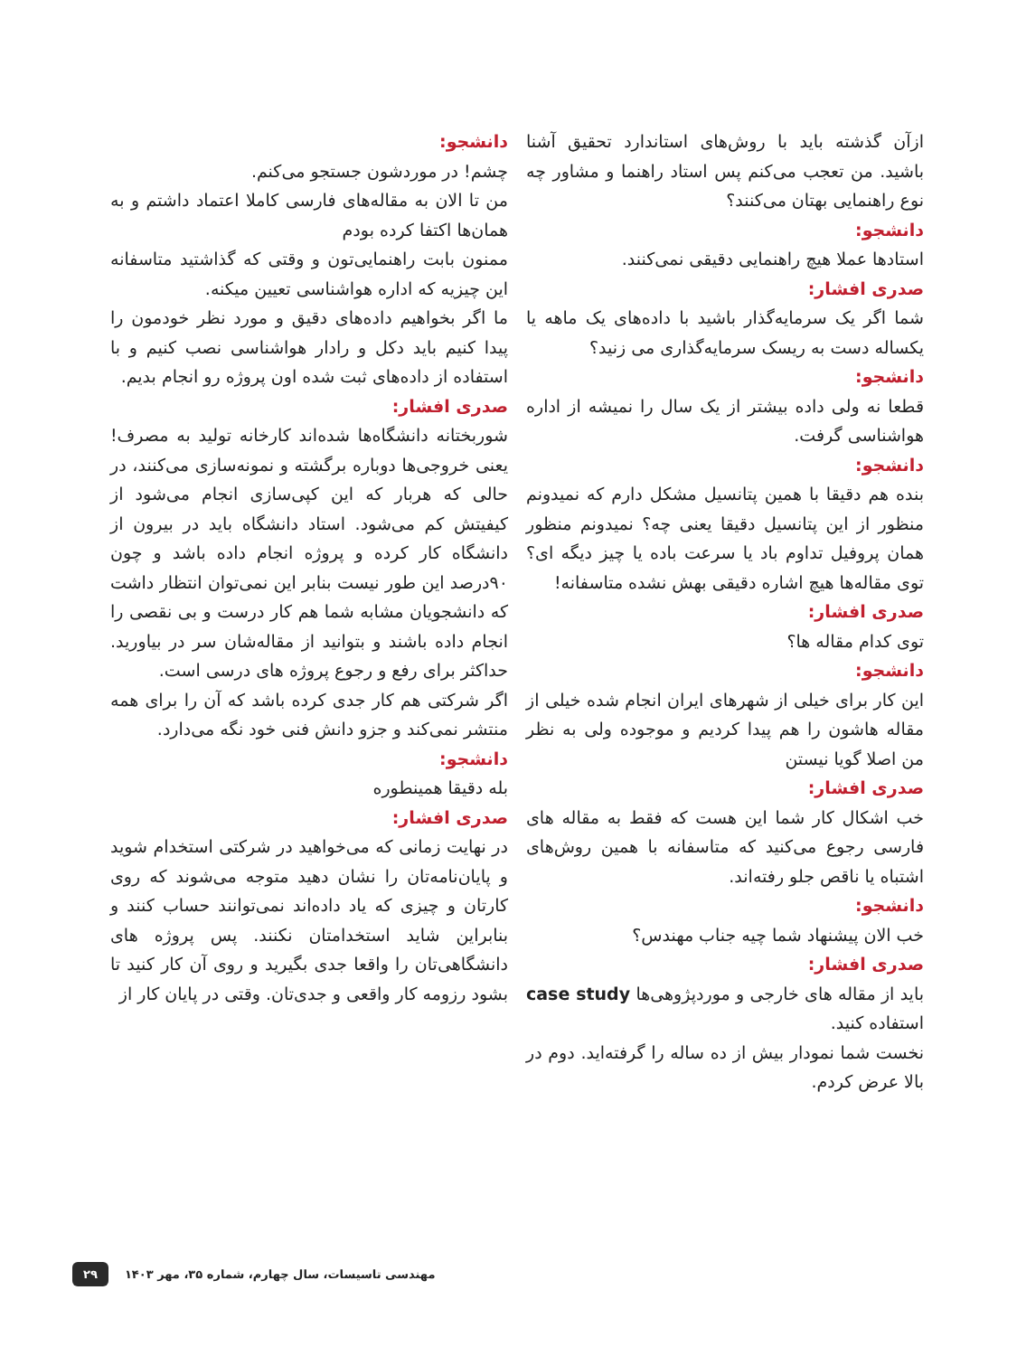ازآن گذشته باید با روش‌های استاندارد تحقیق آشنا باشید. من تعجب می‌کنم پس استاد راهنما و مشاور چه نوع راهنمایی بهتان می‌کنند؟
دانشجو:
استادها عملا هیچ راهنمایی دقیقی نمی‌کنند.
صدری افشار:
شما اگر یک سرمایه‌گذار باشید با داده‌های یک ماهه یا یکساله دست به ریسک سرمایه‌گذاری می زنید؟
دانشجو:
قطعا نه ولی داده بیشتر از یک سال را نمیشه از اداره هواشناسی گرفت.
دانشجو:
بنده هم دقیقا با همین پتانسیل مشکل دارم که نمیدونم منظور از این پتانسیل دقیقا یعنی چه؟ نمیدونم منظور همان پروفیل تداوم باد یا سرعت باده یا چیز دیگه ای؟ توی مقاله‌ها هیچ اشاره دقیقی بهش نشده متاسفانه!
صدری افشار:
توی کدام مقاله ها؟
دانشجو:
این کار برای خیلی از شهرهای ایران انجام شده خیلی از مقاله هاشون را هم پیدا کردیم و موجوده ولی به نظر من اصلا گویا نیستن
صدری افشار:
خب اشکال کار شما این هست که فقط به مقاله های فارسی رجوع می‌کنید که متاسفانه با همین روش‌های اشتباه یا ناقص جلو رفته‌اند.
دانشجو:
خب الان پیشنهاد شما چیه جناب مهندس؟
صدری افشار:
باید از مقاله های خارجی و موردپژوهی‌ها case study استفاده کنید.
نخست شما نمودار بیش از ده ساله را گرفته‌اید. دوم در بالا عرض کردم.
دانشجو:
چشم! در موردشون جستجو می‌کنم.
من تا الان به مقاله‌های فارسی کاملا اعتماد داشتم و به همان‌ها اکتفا کرده بودم
ممنون بابت راهنمایی‌تون و وقتی که گذاشتید متاسفانه این چیزیه که اداره هواشناسی تعیین میکنه.
ما اگر بخواهیم داده‌های دقیق و مورد نظر خودمون را پیدا کنیم باید دکل و رادار هواشناسی نصب کنیم و با استفاده از داده‌های ثبت شده اون پروژه رو انجام بدیم.
صدری افشار:
شوربختانه دانشگاه‌ها شده‌اند کارخانه تولید به مصرف! یعنی خروجی‌ها دوباره برگشته و نمونه‌سازی می‌کنند، در حالی که هربار که این کپی‌سازی انجام می‌شود از کیفیتش کم می‌شود. استاد دانشگاه باید در بیرون از دانشگاه کار کرده و پروژه انجام داده باشد و چون ۹۰درصد این طور نیست بنابر این نمی‌توان انتظار داشت که دانشجویان مشابه شما هم کار درست و بی نقصی را انجام داده باشند و بتوانید از مقاله‌شان سر در بیاورید. حداکثر برای رفع و رجوع پروژه های درسی است.
اگر شرکتی هم کار جدی کرده باشد که آن را برای همه منتشر نمی‌کند و جزو دانش فنی خود نگه می‌دارد.
دانشجو:
بله دقیقا همینطوره
صدری افشار:
در نهایت زمانی که می‌خواهید در شرکتی استخدام شوید و پایان‌نامه‌تان را نشان دهید متوجه می‌شوند که روی کارتان و چیزی که یاد داده‌اند نمی‌توانند حساب کنند و بنابراین شاید استخدامتان نکنند. پس پروژه های دانشگاهی‌تان را واقعا جدی بگیرید و روی آن کار کنید تا بشود رزومه کار واقعی و جدی‌تان. وقتی در پایان کار از
۲۹ مهندسی تاسیسات، سال چهارم، شماره ۳۵، مهر ۱۴۰۳